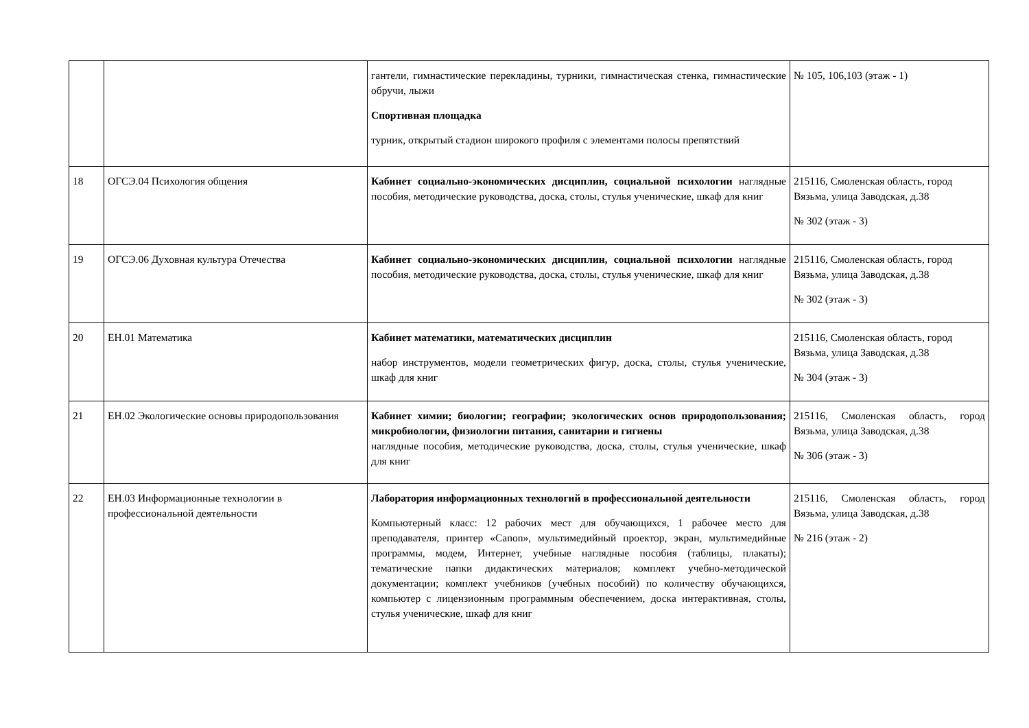| | | гантели, гимнастические перекладины, турники, гимнастическая стенка, гимнастические обручи, лыжи Спортивная площадка турник, открытый стадион широкого профиля с элементами полосы препятствий | № 105, 106,103 (этаж - 1) |
| 18 | ОГСЭ.04 Психология общения | Кабинет социально-экономических дисциплин, социальной психологии наглядные пособия, методические руководства, доска, столы, стулья ученические, шкаф для книг | 215116, Смоленская область, город Вязьма, улица Заводская, д.38 № 302 (этаж - 3) |
| 19 | ОГСЭ.06 Духовная культура Отечества | Кабинет социально-экономических дисциплин, социальной психологии наглядные пособия, методические руководства, доска, столы, стулья ученические, шкаф для книг | 215116, Смоленская область, город Вязьма, улица Заводская, д.38 № 302 (этаж - 3) |
| 20 | ЕН.01 Математика | Кабинет математики, математических дисциплин набор инструментов, модели геометрических фигур, доска, столы, стулья ученические, шкаф для книг | 215116, Смоленская область, город Вязьма, улица Заводская, д.38 № 304 (этаж - 3) |
| 21 | ЕН.02 Экологические основы природопользования | Кабинет химии; биологии; географии; экологических основ природопользования; микробиологии, физиологии питания, санитарии и гигиены наглядные пособия, методические руководства, доска, столы, стулья ученические, шкаф для книг | 215116, Смоленская область, город Вязьма, улица Заводская, д.38 № 306 (этаж - 3) |
| 22 | ЕН.03 Информационные технологии в профессиональной деятельности | Лаборатория информационных технологий в профессиональной деятельности Компьютерный класс: 12 рабочих мест для обучающихся, 1 рабочее место для преподавателя, принтер «Canon», мультимедийный проектор, экран, мультимедийные программы, модем, Интернет, учебные наглядные пособия (таблицы, плакаты); тематические папки дидактических материалов; комплект учебно-методической документации; комплект учебников (учебных пособий) по количеству обучающихся, компьютер с лицензионным программным обеспечением, доска интерактивная, столы, стулья ученические, шкаф для книг | 215116, Смоленская область, город Вязьма, улица Заводская, д.38 № 216 (этаж - 2) |